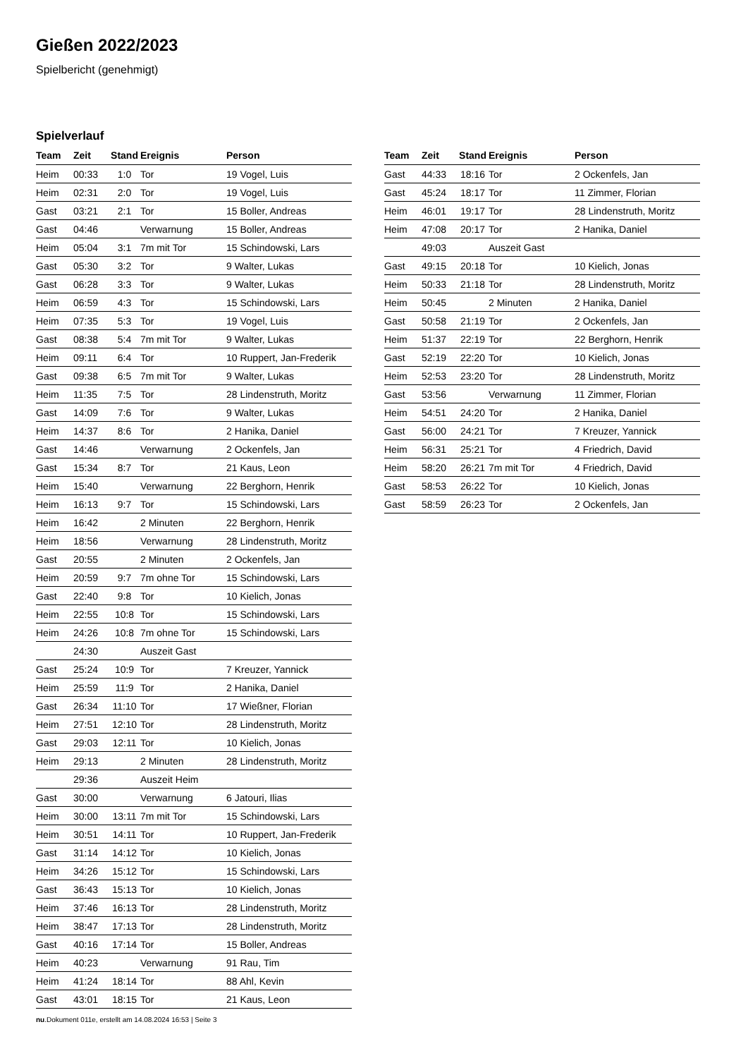Gießen 2022/2023
Spielbericht (genehmigt)
Spielverlauf
| Team | Zeit | Stand | Ereignis | Person |
| --- | --- | --- | --- | --- |
| Heim | 00:33 | 1:0 | Tor | 19 Vogel, Luis |
| Heim | 02:31 | 2:0 | Tor | 19 Vogel, Luis |
| Gast | 03:21 | 2:1 | Tor | 15 Boller, Andreas |
| Gast | 04:46 | | Verwarnung | 15 Boller, Andreas |
| Heim | 05:04 | 3:1 | 7m mit Tor | 15 Schindowski, Lars |
| Gast | 05:30 | 3:2 | Tor | 9 Walter, Lukas |
| Gast | 06:28 | 3:3 | Tor | 9 Walter, Lukas |
| Heim | 06:59 | 4:3 | Tor | 15 Schindowski, Lars |
| Heim | 07:35 | 5:3 | Tor | 19 Vogel, Luis |
| Gast | 08:38 | 5:4 | 7m mit Tor | 9 Walter, Lukas |
| Heim | 09:11 | 6:4 | Tor | 10 Ruppert, Jan-Frederik |
| Gast | 09:38 | 6:5 | 7m mit Tor | 9 Walter, Lukas |
| Heim | 11:35 | 7:5 | Tor | 28 Lindenstruth, Moritz |
| Gast | 14:09 | 7:6 | Tor | 9 Walter, Lukas |
| Heim | 14:37 | 8:6 | Tor | 2 Hanika, Daniel |
| Gast | 14:46 | | Verwarnung | 2 Ockenfels, Jan |
| Gast | 15:34 | 8:7 | Tor | 21 Kaus, Leon |
| Heim | 15:40 | | Verwarnung | 22 Berghorn, Henrik |
| Heim | 16:13 | 9:7 | Tor | 15 Schindowski, Lars |
| Heim | 16:42 | | 2 Minuten | 22 Berghorn, Henrik |
| Heim | 18:56 | | Verwarnung | 28 Lindenstruth, Moritz |
| Gast | 20:55 | | 2 Minuten | 2 Ockenfels, Jan |
| Heim | 20:59 | 9:7 | 7m ohne Tor | 15 Schindowski, Lars |
| Gast | 22:40 | 9:8 | Tor | 10 Kielich, Jonas |
| Heim | 22:55 | 10:8 | Tor | 15 Schindowski, Lars |
| Heim | 24:26 | 10:8 | 7m ohne Tor | 15 Schindowski, Lars |
| | 24:30 | | Auszeit Gast | |
| Gast | 25:24 | 10:9 | Tor | 7 Kreuzer, Yannick |
| Heim | 25:59 | 11:9 | Tor | 2 Hanika, Daniel |
| Gast | 26:34 | 11:10 | Tor | 17 Wießner, Florian |
| Heim | 27:51 | 12:10 | Tor | 28 Lindenstruth, Moritz |
| Gast | 29:03 | 12:11 | Tor | 10 Kielich, Jonas |
| Heim | 29:13 | | 2 Minuten | 28 Lindenstruth, Moritz |
| | 29:36 | | Auszeit Heim | |
| Gast | 30:00 | | Verwarnung | 6 Jatouri, Ilias |
| Heim | 30:00 | 13:11 | 7m mit Tor | 15 Schindowski, Lars |
| Heim | 30:51 | 14:11 | Tor | 10 Ruppert, Jan-Frederik |
| Gast | 31:14 | 14:12 | Tor | 10 Kielich, Jonas |
| Heim | 34:26 | 15:12 | Tor | 15 Schindowski, Lars |
| Gast | 36:43 | 15:13 | Tor | 10 Kielich, Jonas |
| Heim | 37:46 | 16:13 | Tor | 28 Lindenstruth, Moritz |
| Heim | 38:47 | 17:13 | Tor | 28 Lindenstruth, Moritz |
| Gast | 40:16 | 17:14 | Tor | 15 Boller, Andreas |
| Heim | 40:23 | | Verwarnung | 91 Rau, Tim |
| Heim | 41:24 | 18:14 | Tor | 88 Ahl, Kevin |
| Gast | 43:01 | 18:15 | Tor | 21 Kaus, Leon |
| Team | Zeit | Stand | Ereignis | Person |
| --- | --- | --- | --- | --- |
| Gast | 44:33 | 18:16 | Tor | 2 Ockenfels, Jan |
| Gast | 45:24 | 18:17 | Tor | 11 Zimmer, Florian |
| Heim | 46:01 | 19:17 | Tor | 28 Lindenstruth, Moritz |
| Heim | 47:08 | 20:17 | Tor | 2 Hanika, Daniel |
| | 49:03 | | Auszeit Gast | |
| Gast | 49:15 | 20:18 | Tor | 10 Kielich, Jonas |
| Heim | 50:33 | 21:18 | Tor | 28 Lindenstruth, Moritz |
| Heim | 50:45 | | 2 Minuten | 2 Hanika, Daniel |
| Gast | 50:58 | 21:19 | Tor | 2 Ockenfels, Jan |
| Heim | 51:37 | 22:19 | Tor | 22 Berghorn, Henrik |
| Gast | 52:19 | 22:20 | Tor | 10 Kielich, Jonas |
| Heim | 52:53 | 23:20 | Tor | 28 Lindenstruth, Moritz |
| Gast | 53:56 | | Verwarnung | 11 Zimmer, Florian |
| Heim | 54:51 | 24:20 | Tor | 2 Hanika, Daniel |
| Gast | 56:00 | 24:21 | Tor | 7 Kreuzer, Yannick |
| Heim | 56:31 | 25:21 | Tor | 4 Friedrich, David |
| Heim | 58:20 | 26:21 | 7m mit Tor | 4 Friedrich, David |
| Gast | 58:53 | 26:22 | Tor | 10 Kielich, Jonas |
| Gast | 58:59 | 26:23 | Tor | 2 Ockenfels, Jan |
nu.Dokument 011e, erstellt am 14.08.2024 16:53 | Seite 3